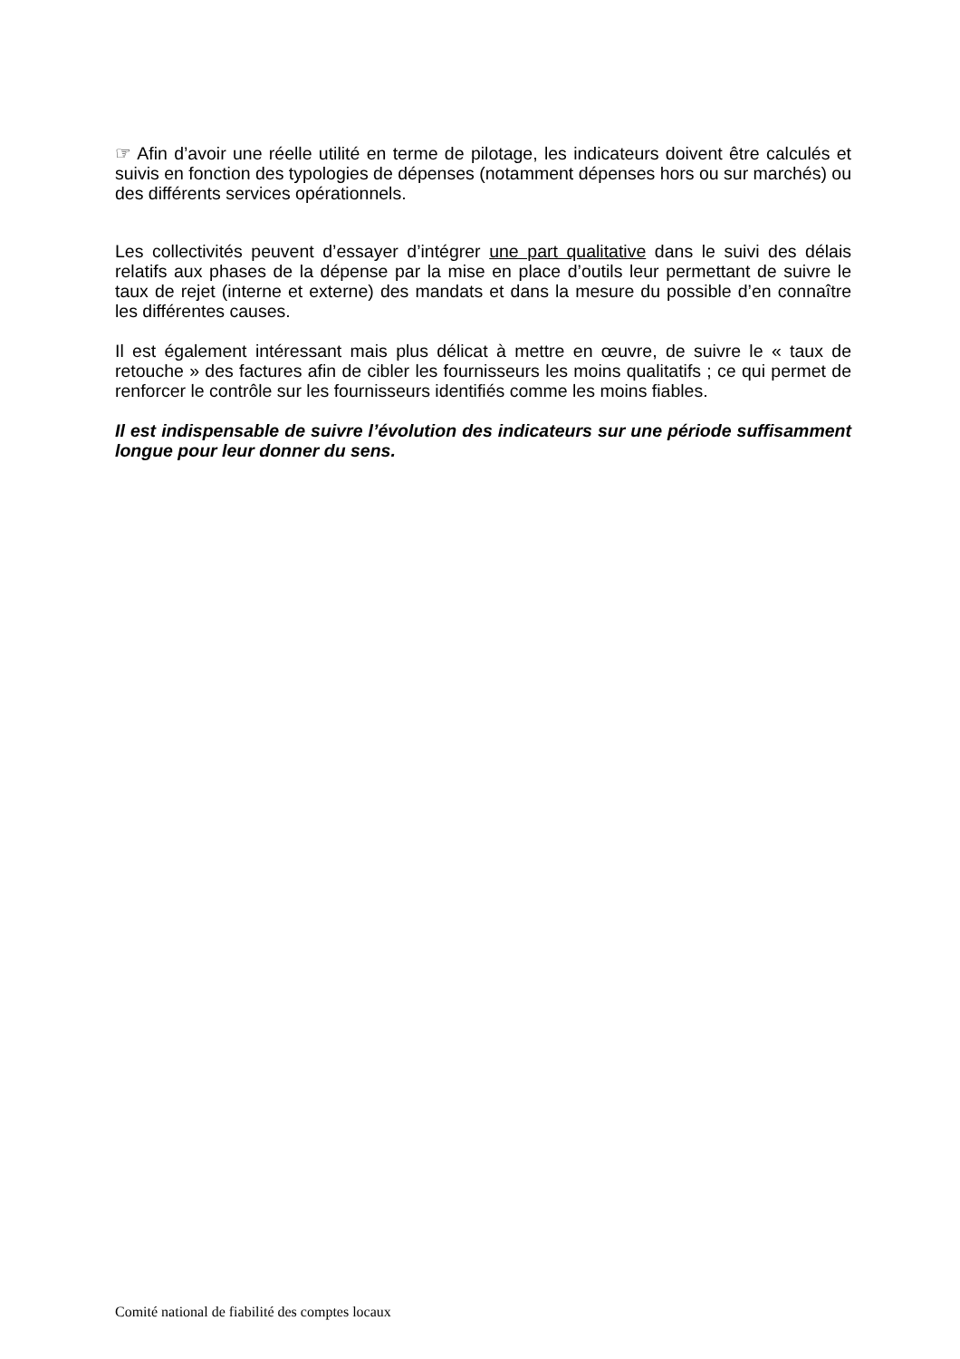☞ Afin d’avoir une réelle utilité en terme de pilotage, les indicateurs doivent être calculés et suivis en fonction des typologies de dépenses (notamment dépenses hors ou sur marchés) ou des différents services opérationnels.
Les collectivités peuvent d’essayer d’intégrer une part qualitative dans le suivi des délais relatifs aux phases de la dépense par la mise en place d’outils leur permettant de suivre le taux de rejet (interne et externe) des mandats et dans la mesure du possible d’en connaître les différentes causes.
Il est également intéressant mais plus délicat à mettre en œuvre, de suivre le « taux de retouche » des factures afin de cibler les fournisseurs les moins qualitatifs ; ce qui permet de renforcer le contrôle sur les fournisseurs identifiés comme les moins fiables.
Il est indispensable de suivre l’évolution des indicateurs sur une période suffisamment longue pour leur donner du sens.
Comité national de fiabilité des comptes locaux